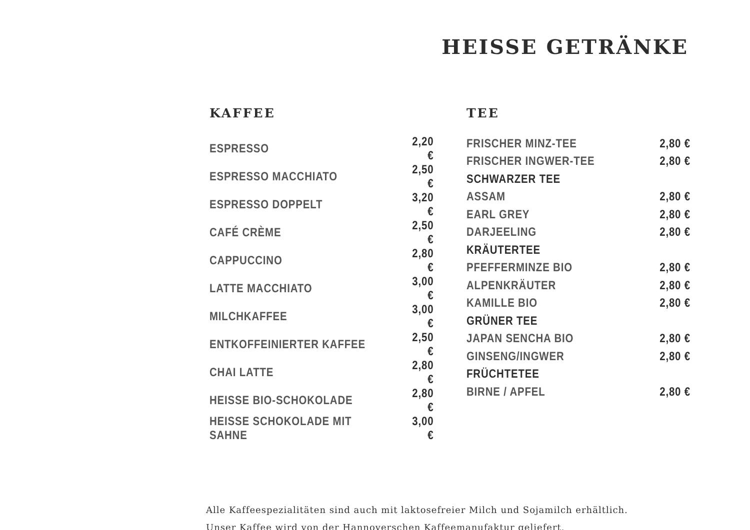HEISSE GETRÄNKE
KAFFEE
| ESPRESSO | 2,20 € |
| ESPRESSO MACCHIATO | 2,50 € |
| ESPRESSO DOPPELT | 3,20 € |
| CAFÉ CRÈME | 2,50 € |
| CAPPUCCINO | 2,80 € |
| LATTE MACCHIATO | 3,00 € |
| MILCHKAFFEE | 3,00 € |
| ENTKOFFEINIERTER KAFFEE | 2,50 € |
| CHAI LATTE | 2,80 € |
| HEISSE BIO-SCHOKOLADE | 2,80 € |
| HEISSE SCHOKOLADE MIT SAHNE | 3,00 € |
TEE
| FRISCHER MINZ-TEE | 2,80 € |
| FRISCHER INGWER-TEE | 2,80 € |
| SCHWARZER TEE | |
| ASSAM | 2,80 € |
| EARL GREY | 2,80 € |
| DARJEELING | 2,80 € |
| KRÄUTERTEE | |
| PFEFFERMINZE BIO | 2,80 € |
| ALPENKRÄUTER | 2,80 € |
| KAMILLE BIO | 2,80 € |
| GRÜNER TEE | |
| JAPAN SENCHA BIO | 2,80 € |
| GINSENG/INGWER | 2,80 € |
| FRÜCHTETEE | |
| BIRNE / APFEL | 2,80 € |
Alle Kaffeespezialitäten sind auch mit laktosefreier Milch und Sojamilch erhältlich.
Unser Kaffee wird von der Hannoverschen Kaffeemanufaktur geliefert.